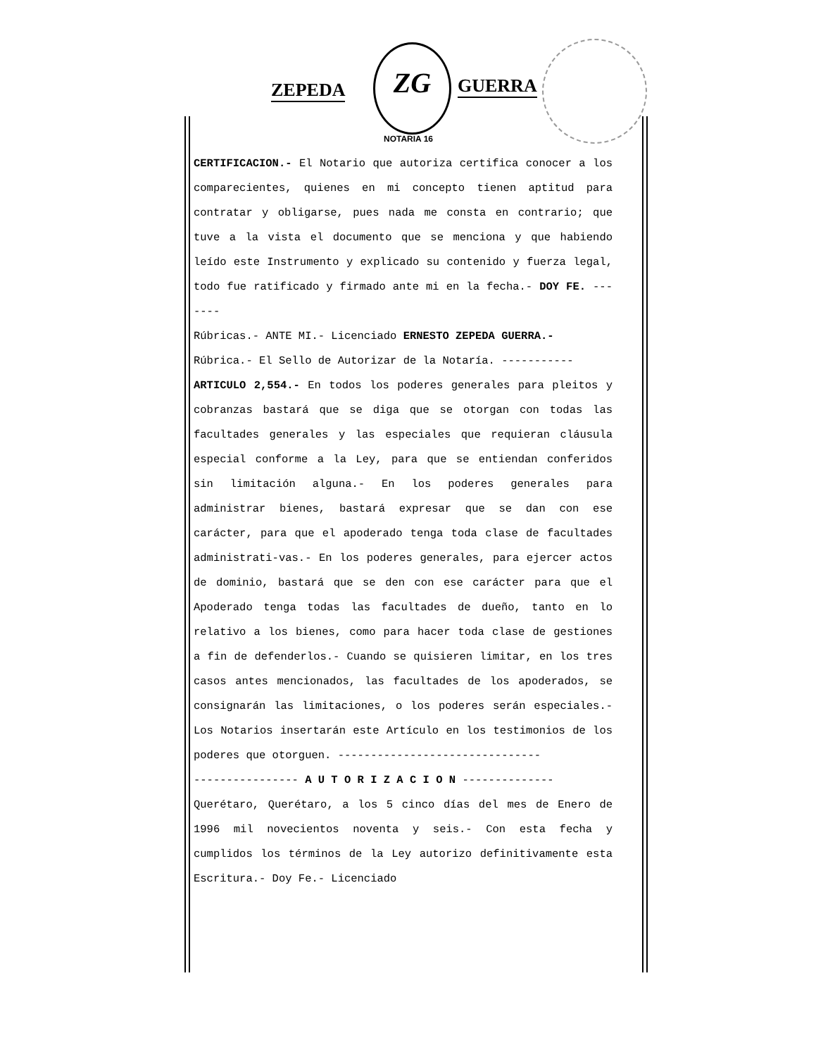ZEPEDA
ZG
GUERRA
NOTARIA 16
CERTIFICACION.- El Notario que autoriza certifica conocer a los comparecientes, quienes en mi concepto tienen aptitud para contratar y obligarse, pues nada me consta en contrario; que tuve a la vista el documento que se menciona y que habiendo leído este Instrumento y explicado su contenido y fuerza legal, todo fue ratificado y firmado ante mi en la fecha.- DOY FE. -------
Rúbricas.- ANTE MI.- Licenciado ERNESTO ZEPEDA GUERRA.-
Rúbrica.- El Sello de Autorizar de la Notaría. -----------
ARTICULO 2,554.- En todos los poderes generales para pleitos y cobranzas bastará que se diga que se otorgan con todas las facultades generales y las especiales que requieran cláusula especial conforme a la Ley, para que se entiendan conferidos sin limitación alguna.- En los poderes generales para administrar bienes, bastará expresar que se dan con ese carácter, para que el apoderado tenga toda clase de facultades administrati-vas.- En los poderes generales, para ejercer actos de dominio, bastará que se den con ese carácter para que el Apoderado tenga todas las facultades de dueño, tanto en lo relativo a los bienes, como para hacer toda clase de gestiones a fin de defenderlos.- Cuando se quisieren limitar, en los tres casos antes mencionados, las facultades de los apoderados, se consignarán las limitaciones, o los poderes serán especiales.- Los Notarios insertarán este Artículo en los testimonios de los poderes que otorguen. -------------------------------
---------------- A U T O R I Z A C I O N --------------
Querétaro, Querétaro, a los 5 cinco días del mes de Enero de 1996 mil novecientos noventa y seis.- Con esta fecha y cumplidos los términos de la Ley autorizo definitivamente esta Escritura.- Doy Fe.- Licenciado